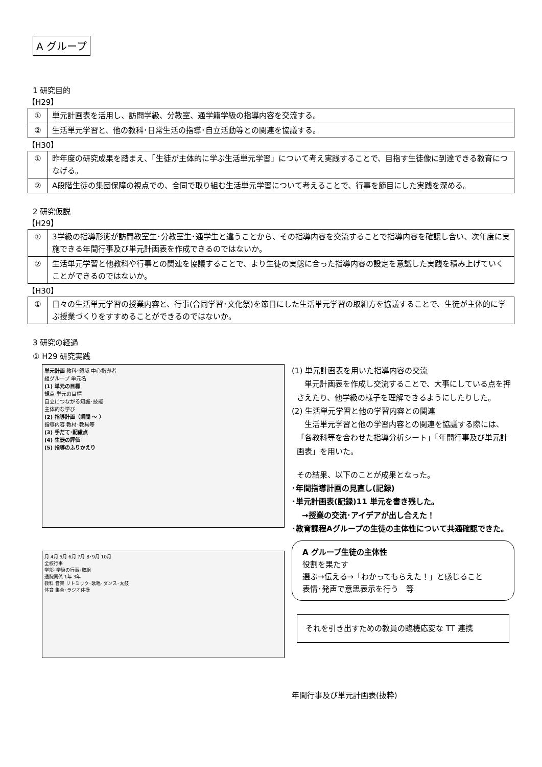A グループ
1 研究目的
【H29】
| ① | 単元計画表を活用し、訪問学級、分教室、通学籍学級の指導内容を交流する。 |
| ② | 生活単元学習と、他の教科･日常生活の指導･自立活動等との関連を協議する。 |
【H30】
| ① | 昨年度の研究成果を踏まえ、「生徒が主体的に学ぶ生活単元学習」について考え実践することで、目指す生徒像に到達できる教育につなげる。 |
| ② | A段階生徒の集団保障の視点での、合同で取り組む生活単元学習について考えることで、行事を節目にした実践を深める。 |
2 研究仮説
【H29】
| ① | 3学級の指導形態が訪問教室生･分教室生･通学生と違うことから、その指導内容を交流することで指導内容を確認し合い、次年度に実施できる年間行事及び単元計画表を作成できるのではないか。 |
| ② | 生活単元学習と他教科や行事との関連を協議することで、より生徒の実態に合った指導内容の設定を意識した実践を積み上げていくことができるのではないか。 |
【H30】
| ① | 日々の生活単元学習の授業内容と、行事(合同学習･文化祭)を節目にした生活単元学習の取組方を協議することで、生徒が主体的に学ぶ授業づくりをすすめることができるのではないか。 |
3 研究の経過
① H29 研究実践
単元計画 教科･領域 中心指導者
組グループ 単元名
(1) 単元の目標
観点 単元の目標
自立につながる知識･技能
主体的な学び
(2) 指導計画（期間 ～ ）
指導内容 教材･教具等
(3) 手だて･配慮点
(4) 生徒の評価
(5) 指導のふりかえり
月 4月 5月 6月 7月 8･9月 10月
全校行事
学部･学級の行事･取組
通院関係 1年 3年
教科 音楽 リトミック･歌唱･ダンス･太鼓
体育 集合･ラジオ体操
(1) 単元計画表を用いた指導内容の交流
　単元計画表を作成し交流することで、大事にしている点を押さえたり、他学級の様子を理解できるようにしたりした。
(2) 生活単元学習と他の学習内容との関連
　生活単元学習と他の学習内容との関連を協議する際には、「各教科等を合わせた指導分析シート」「年間行事及び単元計画表」を用いた。
その結果、以下のことが成果となった。
･年間指導計画の見直し(記録)
･単元計画表(記録)11 単元を書き残した。
→授業の交流･アイデアが出し合えた！
･教育課程Aグループの生徒の主体性について共通確認できた。
A グループ生徒の主体性
役割を果たす
選ぶ→伝える→「わかってもらえた！」と感じること
表情･発声で意思表示を行う　等
それを引き出すための教員の臨機応変な TT 連携
年間行事及び単元計画表(抜粋)